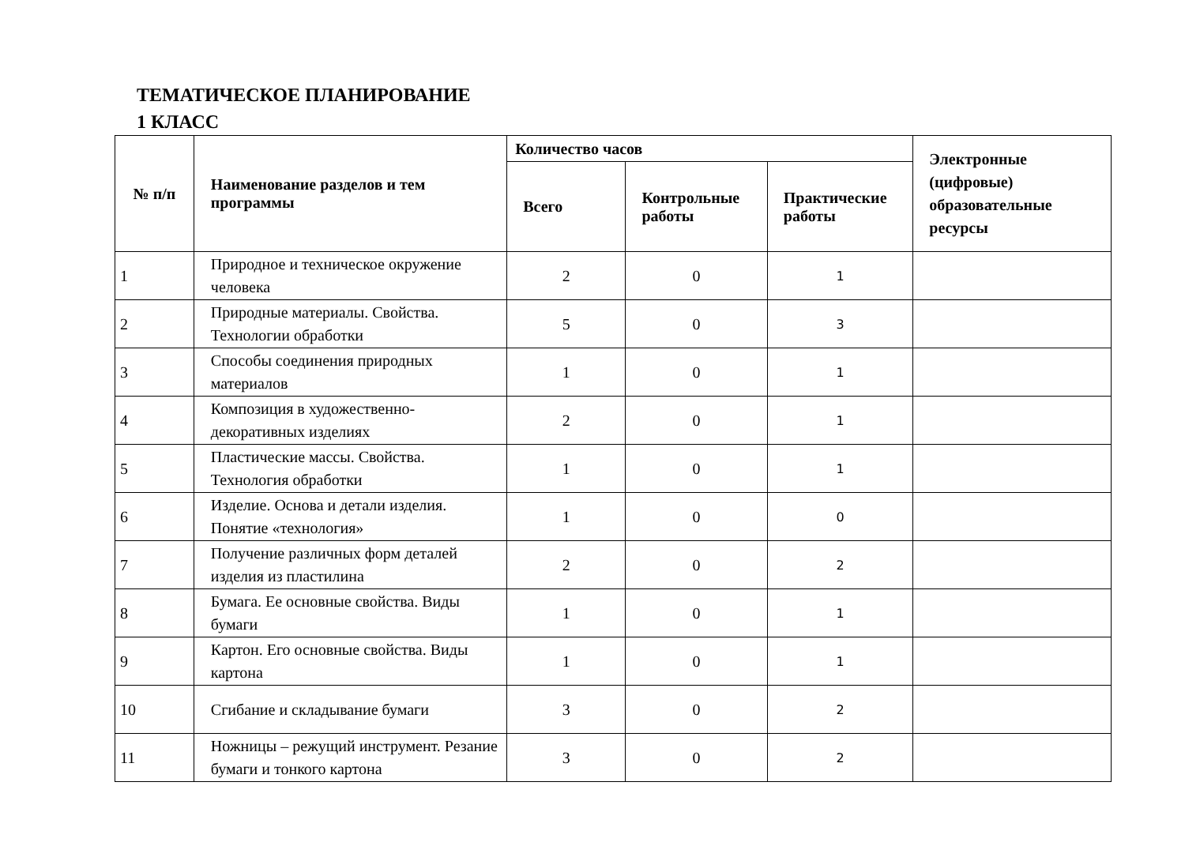ТЕМАТИЧЕСКОЕ ПЛАНИРОВАНИЕ
1 КЛАСС
| № п/п | Наименование разделов и тем программы | Количество часов | | | Электронные (цифровые) образовательные ресурсы |
| --- | --- | --- | --- | --- | --- |
| | | Всего | Контрольные работы | Практические работы | |
| 1 | Природное и техническое окружение человека | 2 | 0 | 1 | |
| 2 | Природные материалы. Свойства. Технологии обработки | 5 | 0 | 3 | |
| 3 | Способы соединения природных материалов | 1 | 0 | 1 | |
| 4 | Композиция в художественно-декоративных изделиях | 2 | 0 | 1 | |
| 5 | Пластические массы. Свойства. Технология обработки | 1 | 0 | 1 | |
| 6 | Изделие. Основа и детали изделия. Понятие «технология» | 1 | 0 | 0 | |
| 7 | Получение различных форм деталей изделия из пластилина | 2 | 0 | 2 | |
| 8 | Бумага. Ее основные свойства. Виды бумаги | 1 | 0 | 1 | |
| 9 | Картон. Его основные свойства. Виды картона | 1 | 0 | 1 | |
| 10 | Сгибание и складывание бумаги | 3 | 0 | 2 | |
| 11 | Ножницы – режущий инструмент. Резание бумаги и тонкого картона | 3 | 0 | 2 | |